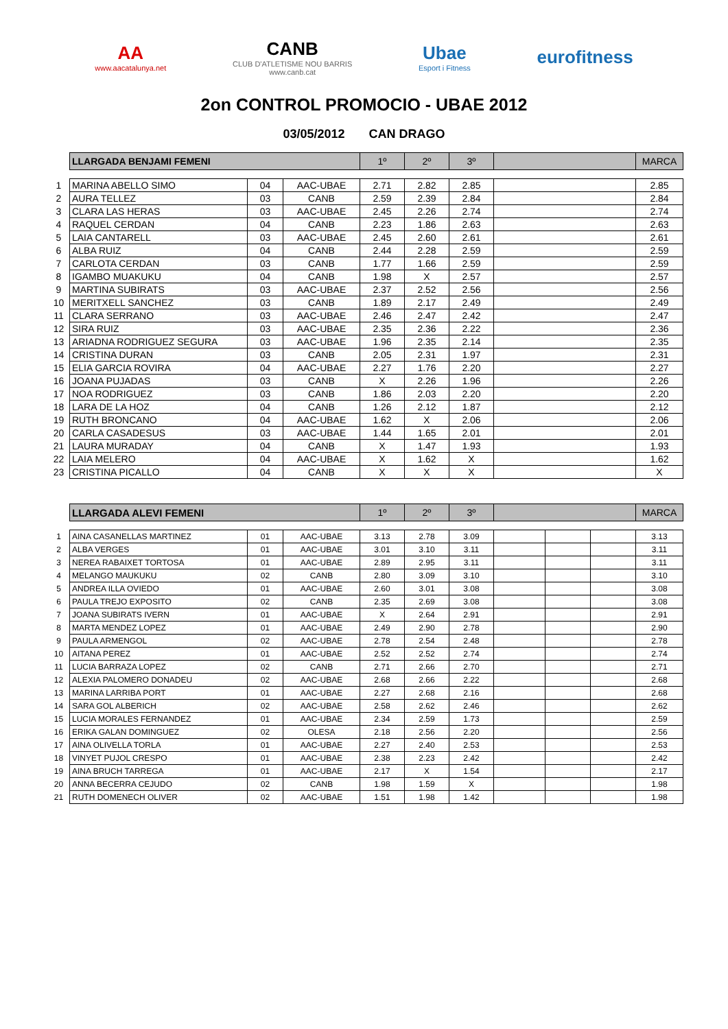AA
www.aacatalunya.net
CANB
CLUB D'ATLETISME NOU BARRIS
www.canb.cat
Ubae
Esport i Fitness
eurofitness
2on CONTROL PROMOCIO - UBAE 2012
03/05/2012 CAN DRAGO
| | LLARGADA BENJAMI FEMENI | | | 1º | 2º | 3º | | MARCA |
| 1 | MARINA ABELLO SIMO | 04 | AAC-UBAE | 2.71 | 2.82 | 2.85 | | 2.85 |
| 2 | AURA TELLEZ | 03 | CANB | 2.59 | 2.39 | 2.84 | | 2.84 |
| 3 | CLARA LAS HERAS | 03 | AAC-UBAE | 2.45 | 2.26 | 2.74 | | 2.74 |
| 4 | RAQUEL CERDAN | 04 | CANB | 2.23 | 1.86 | 2.63 | | 2.63 |
| 5 | LAIA CANTARELL | 03 | AAC-UBAE | 2.45 | 2.60 | 2.61 | | 2.61 |
| 6 | ALBA RUIZ | 04 | CANB | 2.44 | 2.28 | 2.59 | | 2.59 |
| 7 | CARLOTA CERDAN | 03 | CANB | 1.77 | 1.66 | 2.59 | | 2.59 |
| 8 | IGAMBO MUAKUKU | 04 | CANB | 1.98 | X | 2.57 | | 2.57 |
| 9 | MARTINA SUBIRATS | 03 | AAC-UBAE | 2.37 | 2.52 | 2.56 | | 2.56 |
| 10 | MERITXELL SANCHEZ | 03 | CANB | 1.89 | 2.17 | 2.49 | | 2.49 |
| 11 | CLARA SERRANO | 03 | AAC-UBAE | 2.46 | 2.47 | 2.42 | | 2.47 |
| 12 | SIRA RUIZ | 03 | AAC-UBAE | 2.35 | 2.36 | 2.22 | | 2.36 |
| 13 | ARIADNA RODRIGUEZ SEGURA | 03 | AAC-UBAE | 1.96 | 2.35 | 2.14 | | 2.35 |
| 14 | CRISTINA DURAN | 03 | CANB | 2.05 | 2.31 | 1.97 | | 2.31 |
| 15 | ELIA GARCIA ROVIRA | 04 | AAC-UBAE | 2.27 | 1.76 | 2.20 | | 2.27 |
| 16 | JOANA PUJADAS | 03 | CANB | X | 2.26 | 1.96 | | 2.26 |
| 17 | NOA RODRIGUEZ | 03 | CANB | 1.86 | 2.03 | 2.20 | | 2.20 |
| 18 | LARA DE LA HOZ | 04 | CANB | 1.26 | 2.12 | 1.87 | | 2.12 |
| 19 | RUTH BRONCANO | 04 | AAC-UBAE | 1.62 | X | 2.06 | | 2.06 |
| 20 | CARLA CASADESUS | 03 | AAC-UBAE | 1.44 | 1.65 | 2.01 | | 2.01 |
| 21 | LAURA MURADAY | 04 | CANB | X | 1.47 | 1.93 | | 1.93 |
| 22 | LAIA MELERO | 04 | AAC-UBAE | X | 1.62 | X | | 1.62 |
| 23 | CRISTINA PICALLO | 04 | CANB | X | X | X | | X |
| | LLARGADA ALEVI FEMENI | | | 1º | 2º | 3º | | | | MARCA |
| 1 | AINA CASANELLAS MARTINEZ | 01 | AAC-UBAE | 3.13 | 2.78 | 3.09 | | | | 3.13 |
| 2 | ALBA VERGES | 01 | AAC-UBAE | 3.01 | 3.10 | 3.11 | | | | 3.11 |
| 3 | NEREA RABAIXET TORTOSA | 01 | AAC-UBAE | 2.89 | 2.95 | 3.11 | | | | 3.11 |
| 4 | MELANGO MAUKUKU | 02 | CANB | 2.80 | 3.09 | 3.10 | | | | 3.10 |
| 5 | ANDREA ILLA OVIEDO | 01 | AAC-UBAE | 2.60 | 3.01 | 3.08 | | | | 3.08 |
| 6 | PAULA TREJO EXPOSITO | 02 | CANB | 2.35 | 2.69 | 3.08 | | | | 3.08 |
| 7 | JOANA SUBIRATS IVERN | 01 | AAC-UBAE | X | 2.64 | 2.91 | | | | 2.91 |
| 8 | MARTA MENDEZ LOPEZ | 01 | AAC-UBAE | 2.49 | 2.90 | 2.78 | | | | 2.90 |
| 9 | PAULA ARMENGOL | 02 | AAC-UBAE | 2.78 | 2.54 | 2.48 | | | | 2.78 |
| 10 | AITANA PEREZ | 01 | AAC-UBAE | 2.52 | 2.52 | 2.74 | | | | 2.74 |
| 11 | LUCIA BARRAZA LOPEZ | 02 | CANB | 2.71 | 2.66 | 2.70 | | | | 2.71 |
| 12 | ALEXIA PALOMERO DONADEU | 02 | AAC-UBAE | 2.68 | 2.66 | 2.22 | | | | 2.68 |
| 13 | MARINA LARRIBA PORT | 01 | AAC-UBAE | 2.27 | 2.68 | 2.16 | | | | 2.68 |
| 14 | SARA GOL ALBERICH | 02 | AAC-UBAE | 2.58 | 2.62 | 2.46 | | | | 2.62 |
| 15 | LUCIA MORALES FERNANDEZ | 01 | AAC-UBAE | 2.34 | 2.59 | 1.73 | | | | 2.59 |
| 16 | ERIKA GALAN DOMINGUEZ | 02 | OLESA | 2.18 | 2.56 | 2.20 | | | | 2.56 |
| 17 | AINA OLIVELLA TORLA | 01 | AAC-UBAE | 2.27 | 2.40 | 2.53 | | | | 2.53 |
| 18 | VINYET PUJOL CRESPO | 01 | AAC-UBAE | 2.38 | 2.23 | 2.42 | | | | 2.42 |
| 19 | AINA BRUCH TARREGA | 01 | AAC-UBAE | 2.17 | X | 1.54 | | | | 2.17 |
| 20 | ANNA BECERRA CEJUDO | 02 | CANB | 1.98 | 1.59 | X | | | | 1.98 |
| 21 | RUTH DOMENECH OLIVER | 02 | AAC-UBAE | 1.51 | 1.98 | 1.42 | | | | 1.98 |